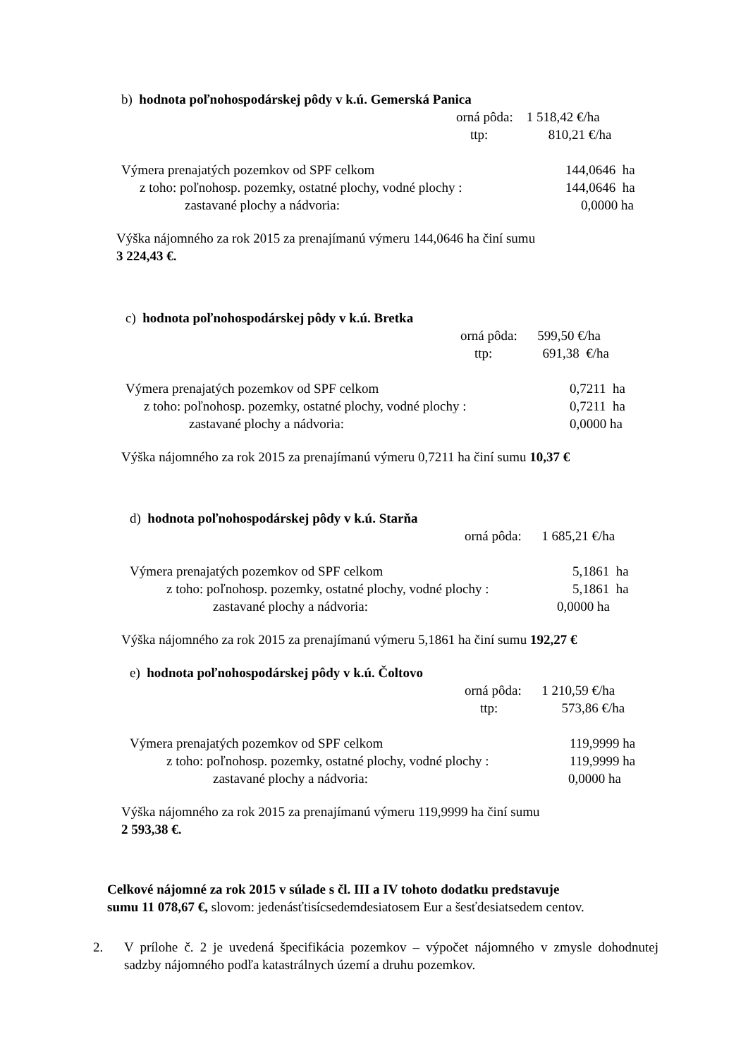b) hodnota poľnohospodárskej pôdy v k.ú. Gemerská Panica
orná pôda: 1 518,42 €/ha
ttp: 810,21 €/ha
Výmera prenajatých pozemkov od SPF celkom 144,0646 ha
z toho: poľnohosp. pozemky, ostatné plochy, vodné plochy : 144,0646 ha
zastavané plochy a nádvoria: 0,0000 ha
Výška nájomného za rok 2015 za prenajímanú výmeru 144,0646 ha činí sumu
3 224,43 €.
c) hodnota poľnohospodárskej pôdy v k.ú. Bretka
orná pôda: 599,50 €/ha
ttp: 691,38 €/ha
Výmera prenajatých pozemkov od SPF celkom 0,7211 ha
z toho: poľnohosp. pozemky, ostatné plochy, vodné plochy : 0,7211 ha
zastavané plochy a nádvoria: 0,0000 ha
Výška nájomného za rok 2015 za prenajímanú výmeru 0,7211 ha činí sumu 10,37 €
d) hodnota poľnohospodárskej pôdy v k.ú. Starňa
orná pôda: 1 685,21 €/ha
Výmera prenajatých pozemkov od SPF celkom 5,1861 ha
z toho: poľnohosp. pozemky, ostatné plochy, vodné plochy : 5,1861 ha
zastavané plochy a nádvoria: 0,0000 ha
Výška nájomného za rok 2015 za prenajímanú výmeru 5,1861 ha činí sumu 192,27 €
e) hodnota poľnohospodárskej pôdy v k.ú. Čoltovo
orná pôda: 1 210,59 €/ha
ttp: 573,86 €/ha
Výmera prenajatých pozemkov od SPF celkom 119,9999 ha
z toho: poľnohosp. pozemky, ostatné plochy, vodné plochy : 119,9999 ha
zastavané plochy a nádvoria: 0,0000 ha
Výška nájomného za rok 2015 za prenajímanú výmeru 119,9999 ha činí sumu
2 593,38 €.
Celkové nájomné za rok 2015 v súlade s čl. III a IV tohoto dodatku predstavuje
sumu 11 078,67 €, slovom: jedenásťtisícsedemdesiatosem Eur a šesťdesiatsedem centov.
2. V prílohe č. 2 je uvedená špecifikácia pozemkov – výpočet nájomného v zmysle dohodnutej sadzby nájomného podľa katastrálnych území a druhu pozemkov.